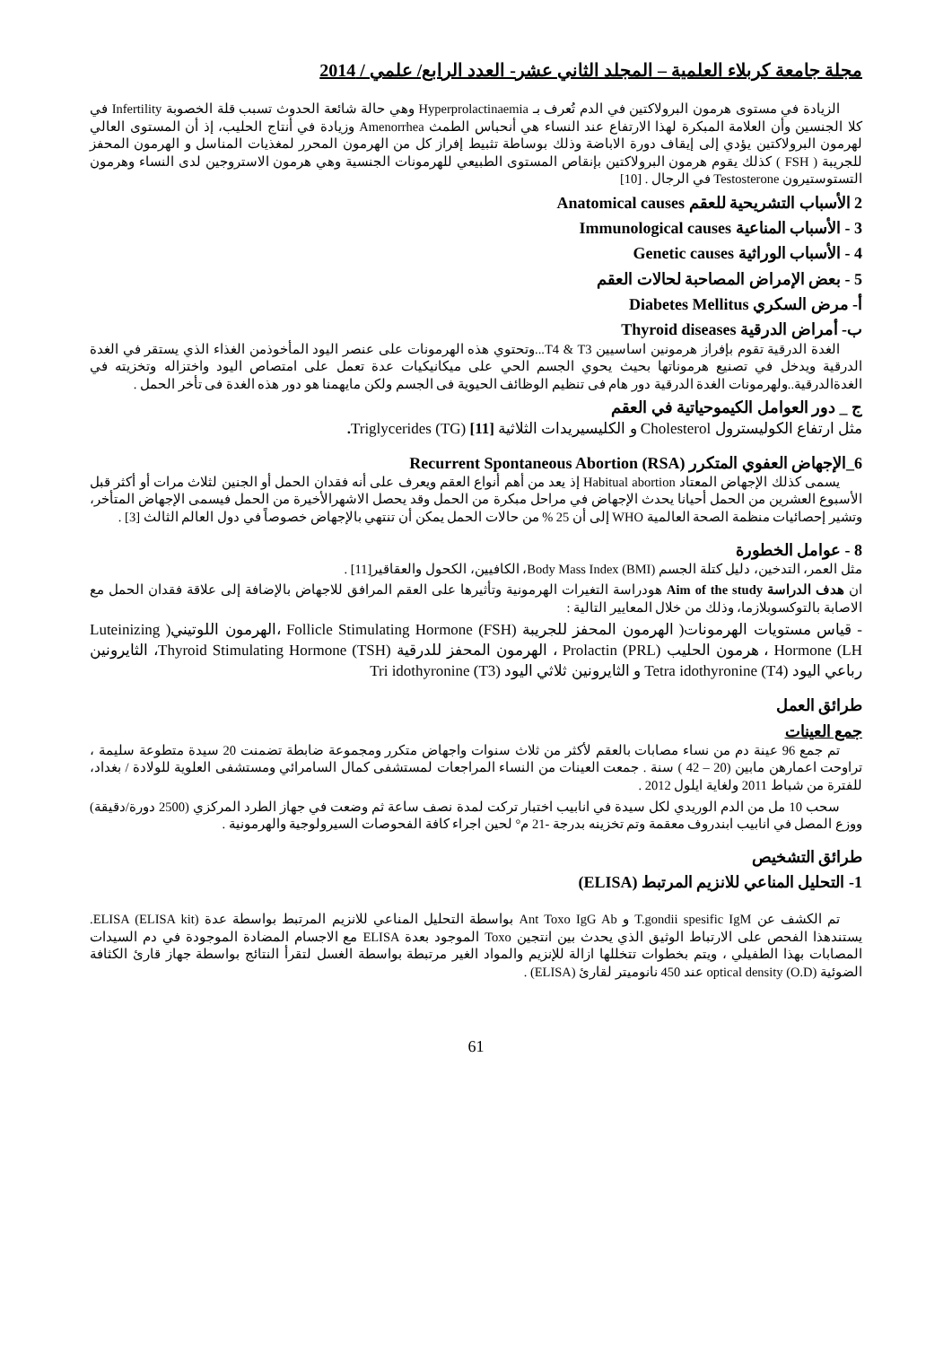مجلة جامعة كربلاء العلمية – المجلد الثاني عشر- العدد الرابع/ علمي / 2014
الزيادة في مستوى هرمون البرولاكتين في الدم تُعرف بـ Hyperprolactinaemia وهي حالة شائعة الحدوث تسبب قلة الخصوبة Infertility في كلا الجنسين وأن العلامة المبكرة لهذا الارتفاع عند النساء هي أنحباس الطمث Amenorrhea وزيادة في أنتاج الحليب، إذ أن المستوى العالي لهرمون البرولاكتين يؤدي إلى إيقاف دورة الاباضة وذلك بوساطة تثبيط إفراز كل من الهرمون المحرر لمغذيات المناسل و الهرمون المحفز للجريبة ( FSH ) كذلك يقوم هرمون البرولاكتين بإنقاص المستوى الطبيعي للهرمونات الجنسية وهي هرمون الاستروجين لدى النساء وهرمون التستوستيرون Testosterone في الرجال . [10]
2 الأسباب التشريحية للعقم Anatomical causes
3 - الأسباب المناعية Immunological causes
4 - الأسباب الوراثية Genetic causes
5 - بعض الإمراض المصاحبة لحالات العقم
أ- مرض السكري Diabetes Mellitus
ب- أمراض الدرقية Thyroid diseases
الغدة الدرقية تقوم بإفراز هرمونين اساسيين T4 & T3...وتحتوي هذه الهرمونات على عنصر اليود المأخوذمن الغذاء الذي يستقر في الغدة الدرقية ويدخل في تصنيع هرموناتها بحيث يحوي الجسم الحي على ميكانيكيات عدة تعمل على امتصاص اليود واختزاله وتخزيته في الغدةالدرقية..ولهرمونات الغدة الدرقية دور هام فى تنظيم الوظائف الحيوية فى الجسم ولكن مايهمنا هو دور هذه الغدة فى تأخر الحمل .
ج _ دور العوامل الكيموحياتية في العقم
مثل ارتفاع الكوليسترول Cholesterol و الكليسيريدات الثلاثية Triglycerides (TG) [11].
6_الإجهاض العفوي المتكرر Recurrent Spontaneous Abortion (RSA)
يسمى كذلك الإجهاض المعتاد Habitual abortion إذ يعد من أهم أنواع العقم ويعرف على أنه فقدان الحمل أو الجنين لثلاث مرات أو أكثر قبل الأسبوع العشرين من الحمل أحيانا يحدث الإجهاض في مراحل مبكرة من الحمل وقد يحصل الاشهرالأخيرة من الحمل فيسمى الإجهاض المتأخر، وتشير إحصائيات منظمة الصحة العالمية WHO إلى أن 25 % من حالات الحمل يمكن أن تنتهي بالإجهاض خصوصاً في دول العالم الثالث [3] .
8 - عوامل الخطورة
مثل العمر، التدخين، دليل كتلة الجسم Body Mass Index (BMI)، الكافيين، الكحول والعقاقير[11] .
ان هدف الدراسة Aim of the study هودراسة التغيرات الهرمونية وتأثيرها على العقم المرافق للاجهاض بالإضافة إلى علاقة فقدان الحمل مع الاصابة بالتوكسوبلازما، وذلك من خلال المعايير التالية :
- قياس مستويات الهرمونات( الهرمون المحفز للجريبة Follicle Stimulating Hormone (FSH) ،الهرمون اللوتيني( Luteinizing Hormone (LH ، هرمون الحليب Prolactin (PRL) ، الهرمون المحفز للدرقية Thyroid Stimulating Hormone (TSH)، الثايرونين رباعي اليود Tetra idothyronine (T4) و الثايرونين ثلاثي اليود Tri idothyronine (T3)
طرائق العمل
جمع العينات
تم جمع 96 عينة دم من نساء مصابات بالعقم لأكثر من ثلاث سنوات واجهاض متكرر ومجموعة ضابطة تضمنت 20 سيدة متطوعة سليمة ، تراوحت اعمارهن مابين (20 – 42 ) سنة . جمعت العينات من النساء المراجعات لمستشفى كمال السامرائي ومستشفى العلوية للولادة / بغداد، للفترة من شباط 2011 ولغاية ايلول 2012 .
سحب 10 مل من الدم الوريدي لكل سيدة في انابيب اختبار تركت لمدة نصف ساعة ثم وضعت في جهاز الطرد المركزي (2500 دورة/دقيقة) ووزع المصل في انابيب ابندروف معقمة وتم تخزينه بدرجة -21 م° لحين اجراء كافة الفحوصات السيرولوجية والهرمونية .
طرائق التشخيص
1- التحليل المناعي للانزيم المرتبط (ELISA)
تم الكشف عن T.gondii spesific IgM و Ant Toxo IgG Ab بواسطة التحليل المناعي للانزيم المرتبط بواسطة عدة ELISA (ELISA kit). يستندهذا الفحص على الارتباط الوثيق الذي يحدث بين انتجين Toxo الموجود بعدة ELISA مع الاجسام المضادة الموجودة في دم السيدات المصابات بهذا الطفيلي ، ويتم بخطوات تتخللها ازالة للإنزيم والمواد الغير مرتبطة بواسطة الغسل لتقرأ النتائج بواسطة جهاز قارئ الكثافة الضوئية optical density (O.D) عند 450 نانوميتر لقارئ (ELISA) .
61